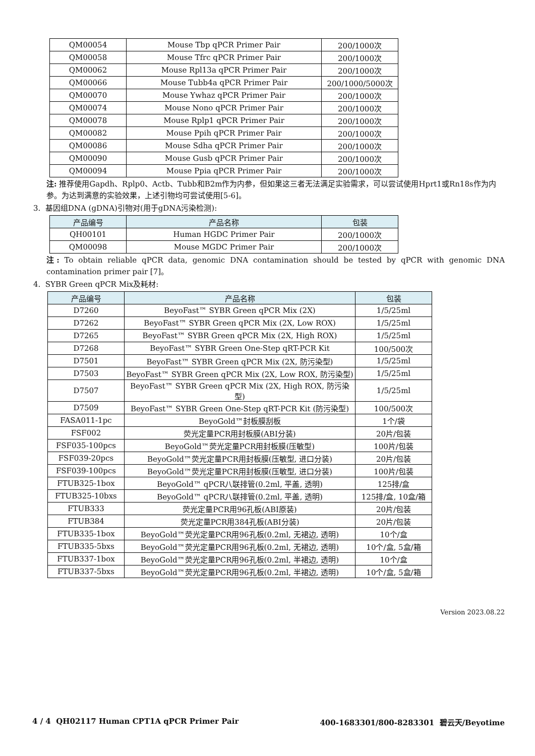| QM00054 | Mouse Tbp qPCR Primer Pair | 200/1000次 |
| QM00058 | Mouse Tfrc qPCR Primer Pair | 200/1000次 |
| QM00062 | Mouse Rpl13a qPCR Primer Pair | 200/1000次 |
| QM00066 | Mouse Tubb4a qPCR Primer Pair | 200/1000/5000次 |
| QM00070 | Mouse Ywhaz qPCR Primer Pair | 200/1000次 |
| QM00074 | Mouse Nono qPCR Primer Pair | 200/1000次 |
| QM00078 | Mouse Rplp1 qPCR Primer Pair | 200/1000次 |
| QM00082 | Mouse Ppih qPCR Primer Pair | 200/1000次 |
| QM00086 | Mouse Sdha qPCR Primer Pair | 200/1000次 |
| QM00090 | Mouse Gusb qPCR Primer Pair | 200/1000次 |
| QM00094 | Mouse Ppia qPCR Primer Pair | 200/1000次 |
注: 推荐使用Gapdh、Rplp0、Actb、Tubb和B2m作为内参，但如果这三者无法满足实验需求，可以尝试使用Hprt1或Rn18s作为内参。为达到满意的实验效果，上述引物均可尝试使用[5-6]。
3. 基因组DNA (gDNA)引物对(用于gDNA污染检测):
| 产品编号 | 产品名称 | 包装 |
| --- | --- | --- |
| QH00101 | Human HGDC Primer Pair | 200/1000次 |
| QM00098 | Mouse MGDC Primer Pair | 200/1000次 |
注: To obtain reliable qPCR data, genomic DNA contamination should be tested by qPCR with genomic DNA contamination primer pair [7]。
4. SYBR Green qPCR Mix及耗材:
| 产品编号 | 产品名称 | 包装 |
| --- | --- | --- |
| D7260 | BeyoFast™ SYBR Green qPCR Mix (2X) | 1/5/25ml |
| D7262 | BeyoFast™ SYBR Green qPCR Mix (2X, Low ROX) | 1/5/25ml |
| D7265 | BeyoFast™ SYBR Green qPCR Mix (2X, High ROX) | 1/5/25ml |
| D7268 | BeyoFast™ SYBR Green One-Step qRT-PCR Kit | 100/500次 |
| D7501 | BeyoFast™ SYBR Green qPCR Mix (2X, 防污染型) | 1/5/25ml |
| D7503 | BeyoFast™ SYBR Green qPCR Mix (2X, Low ROX, 防污染型) | 1/5/25ml |
| D7507 | BeyoFast™ SYBR Green qPCR Mix (2X, High ROX, 防污染型) | 1/5/25ml |
| D7509 | BeyoFast™ SYBR Green One-Step qRT-PCR Kit (防污染型) | 100/500次 |
| FASA011-1pc | BeyoGold™封板膜刮板 | 1个/袋 |
| FSF002 | 荧光定量PCR用封板膜(ABI分装) | 20片/包装 |
| FSF035-100pcs | BeyoGold™荧光定量PCR用封板膜(压敏型) | 100片/包装 |
| FSF039-20pcs | BeyoGold™荧光定量PCR用封板膜(压敏型, 进口分装) | 20片/包装 |
| FSF039-100pcs | BeyoGold™荧光定量PCR用封板膜(压敏型, 进口分装) | 100片/包装 |
| FTUB325-1box | BeyoGold™ qPCR八联排管(0.2ml, 平盖, 透明) | 125排/盒 |
| FTUB325-10bxs | BeyoGold™ qPCR八联排管(0.2ml, 平盖, 透明) | 125排/盒, 10盒/箱 |
| FTUB333 | 荧光定量PCR用96孔板(ABI原装) | 20片/包装 |
| FTUB384 | 荧光定量PCR用384孔板(ABI分装) | 20片/包装 |
| FTUB335-1box | BeyoGold™荧光定量PCR用96孔板(0.2ml, 无裙边, 透明) | 10个/盒 |
| FTUB335-5bxs | BeyoGold™荧光定量PCR用96孔板(0.2ml, 无裙边, 透明) | 10个/盒, 5盒/箱 |
| FTUB337-1box | BeyoGold™荧光定量PCR用96孔板(0.2ml, 半裙边, 透明) | 10个/盒 |
| FTUB337-5bxs | BeyoGold™荧光定量PCR用96孔板(0.2ml, 半裙边, 透明) | 10个/盒, 5盒/箱 |
Version 2023.08.22
4 / 4 QH02117 Human CPT1A qPCR Primer Pair 400-1683301/800-8283301 碧云天/Beyotime